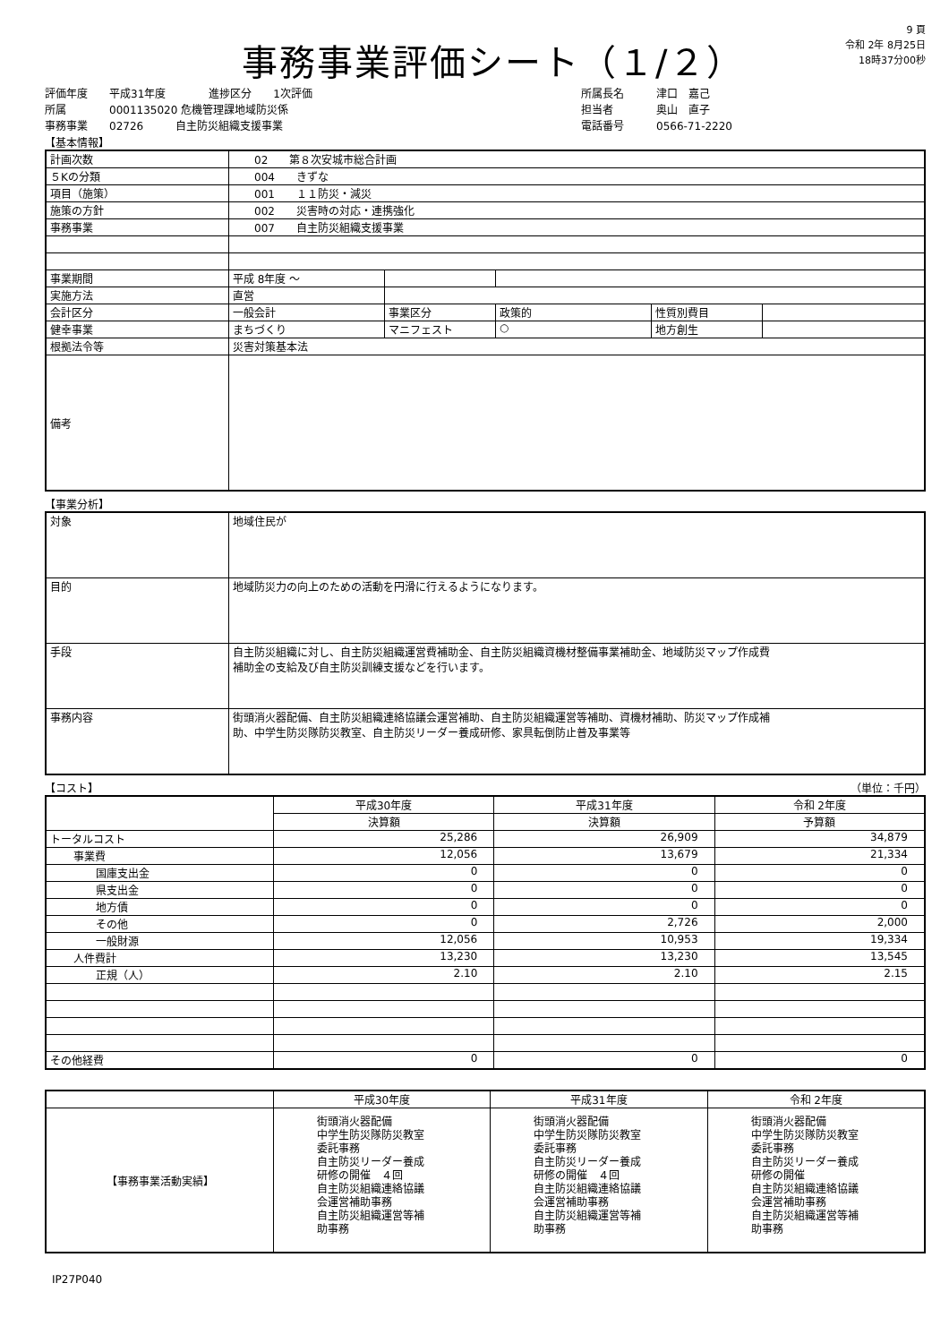事務事業評価シート（１/２）
9 頁
令和 2年 8月25日
18時37分00秒
評価年度　　平成31年度　　　　進捗区分　　1次評価
所属　　　　0001135020 危機管理課地域防災係
事務事業　　02726　　　自主防災組織支援事業
所属長名　　　津口　嘉己
担当者　　　　奥山　直子
電話番号　　　0566-71-2220
【基本情報】
| 計画次数 | 02 第８次安城市総合計画 | | | | |
| ５Kの分類 | 004 きずな | | | | |
| 項目（施策） | 001 １１防災・減災 | | | | |
| 施策の方針 | 002 災害時の対応・連携強化 | | | | |
| 事務事業 | 007 自主防災組織支援事業 | | | | |
| 事業期間 | 平成 8年度 ～ | | | | |
| 実施方法 | 直営 | | | | |
| 会計区分 | 一般会計 | 事業区分 | 政策的 | 性質別費目 | |
| 健幸事業 | まちづくり | マニフェスト | ○ | 地方創生 | |
| 根拠法令等 | 災害対策基本法 | | | | |
| 備考 | | | | | |
【事業分析】
| 対象 | 地域住民が |
| 目的 | 地域防災力の向上のための活動を円滑に行えるようになります。 |
| 手段 | 自主防災組織に対し、自主防災組織運営費補助金、自主防災組織資機材整備事業補助金、地域防災マップ作成費 補助金の支給及び自主防災訓練支援などを行います。 |
| 事務内容 | 街頭消火器配備、自主防災組織連絡協議会運営補助、自主防災組織運営等補助、資機材補助、防災マップ作成補 助、中学生防災隊防災教室、自主防災リーダー養成研修、家具転倒防止普及事業等 |
【コスト】 （単位：千円）
| | 平成30年度 | 平成31年度 | 令和 2年度 |
| --- | --- | --- | --- |
| | 決算額 | 決算額 | 予算額 |
| トータルコスト | 25,286 | 26,909 | 34,879 |
| 事業費 | 12,056 | 13,679 | 21,334 |
| 国庫支出金 | 0 | 0 | 0 |
| 県支出金 | 0 | 0 | 0 |
| 地方債 | 0 | 0 | 0 |
| その他 | 0 | 2,726 | 2,000 |
| 一般財源 | 12,056 | 10,953 | 19,334 |
| 人件費計 | 13,230 | 13,230 | 13,545 |
| 正規（人） | 2.10 | 2.10 | 2.15 |
| その他経費 | 0 | 0 | 0 |
| | 平成30年度 | 平成31年度 | 令和 2年度 |
| --- | --- | --- | --- |
| 【事務事業活動実績】 | 街頭消火器配備 中学生防災隊防災教室 委託事務 自主防災リーダー養成 研修の開催 ４回 自主防災組織連絡協議 会運営補助事務 自主防災組織運営等補 助事務 | 街頭消火器配備 中学生防災隊防災教室 委託事務 自主防災リーダー養成 研修の開催 ４回 自主防災組織連絡協議 会運営補助事務 自主防災組織運営等補 助事務 | 街頭消火器配備 中学生防災隊防災教室 委託事務 自主防災リーダー養成 研修の開催 自主防災組織連絡協議 会運営補助事務 自主防災組織運営等補 助事務 |
IP27P040